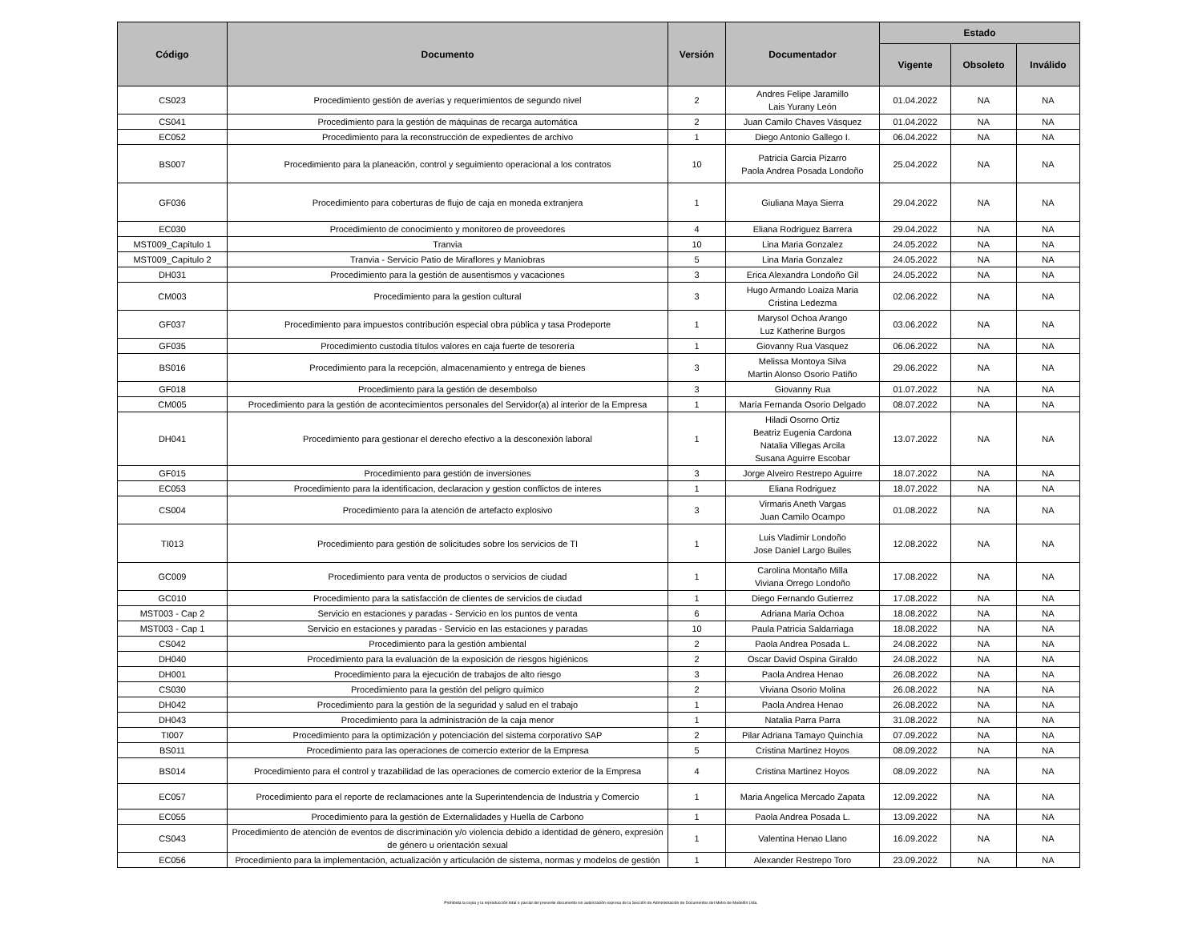| Código | Documento | Versión | Documentador | Estado | | |
| --- | --- | --- | --- | --- | --- | --- |
| | | | | Vigente | Obsoleto | Inválido |
| CS023 | Procedimiento gestión de averías y requerimientos de segundo nivel | 2 | Andres Felipe Jaramillo Lais Yurany León | 01.04.2022 | NA | NA |
| CS041 | Procedimiento para la gestión de máquinas de recarga automática | 2 | Juan Camilo Chaves Vásquez | 01.04.2022 | NA | NA |
| EC052 | Procedimiento para la reconstrucción de expedientes de archivo | 1 | Diego Antonio Gallego I. | 06.04.2022 | NA | NA |
| BS007 | Procedimiento para la planeación, control y seguimiento operacional a los contratos | 10 | Patricia Garcia Pizarro Paola Andrea Posada Londoño | 25.04.2022 | NA | NA |
| GF036 | Procedimiento para coberturas de flujo de caja en moneda extranjera | 1 | Giuliana Maya Sierra | 29.04.2022 | NA | NA |
| EC030 | Procedimiento de conocimiento y monitoreo de proveedores | 4 | Eliana Rodriguez Barrera | 29.04.2022 | NA | NA |
| MST009_Capitulo 1 | Tranvia | 10 | Lina Maria Gonzalez | 24.05.2022 | NA | NA |
| MST009_Capitulo 2 | Tranvia - Servicio Patio de Miraflores y Maniobras | 5 | Lina Maria Gonzalez | 24.05.2022 | NA | NA |
| DH031 | Procedimiento para la gestión de ausentismos y vacaciones | 3 | Erica Alexandra Londoño Gil | 24.05.2022 | NA | NA |
| CM003 | Procedimiento para la gestion cultural | 3 | Hugo Armando Loaiza Maria Cristina Ledezma | 02.06.2022 | NA | NA |
| GF037 | Procedimiento para impuestos contribución especial obra pública y tasa Prodeporte | 1 | Marysol Ochoa Arango Luz Katherine Burgos | 03.06.2022 | NA | NA |
| GF035 | Procedimiento custodia títulos valores en caja fuerte de tesorería | 1 | Giovanny Rua Vasquez | 06.06.2022 | NA | NA |
| BS016 | Procedimiento para la recepción, almacenamiento y entrega de bienes | 3 | Melissa Montoya Silva Martin Alonso Osorio Patiño | 29.06.2022 | NA | NA |
| GF018 | Procedimiento para la gestión de desembolso | 3 | Giovanny Rua | 01.07.2022 | NA | NA |
| CM005 | Procedimiento para la gestión de acontecimientos personales del Servidor(a) al interior de la Empresa | 1 | María Fernanda Osorio Delgado | 08.07.2022 | NA | NA |
| DH041 | Procedimiento para gestionar el derecho efectivo a la desconexión laboral | 1 | Hiladi Osorno Ortiz Beatriz Eugenia Cardona Natalia Villegas Arcila Susana Aguirre Escobar | 13.07.2022 | NA | NA |
| GF015 | Procedimiento para gestión de inversiones | 3 | Jorge Alveiro Restrepo Aguirre | 18.07.2022 | NA | NA |
| EC053 | Procedimiento para la identificacion, declaracion y gestion conflictos de interes | 1 | Eliana Rodriguez | 18.07.2022 | NA | NA |
| CS004 | Procedimiento para la atención de artefacto explosivo | 3 | Virmaris Aneth Vargas Juan Camilo Ocampo | 01.08.2022 | NA | NA |
| TI013 | Procedimiento para gestión de solicitudes sobre los servicios de TI | 1 | Luis Vladimir Londoño Jose Daniel Largo Builes | 12.08.2022 | NA | NA |
| GC009 | Procedimiento para venta de productos o servicios de ciudad | 1 | Carolina Montaño Milla Viviana Orrego Londoño | 17.08.2022 | NA | NA |
| GC010 | Procedimiento para la satisfacción de clientes de servicios de ciudad | 1 | Diego Fernando Gutierrez | 17.08.2022 | NA | NA |
| MST003 - Cap 2 | Servicio en estaciones y paradas - Servicio en los puntos de venta | 6 | Adriana Maria Ochoa | 18.08.2022 | NA | NA |
| MST003 - Cap 1 | Servicio en estaciones y paradas - Servicio en las estaciones y paradas | 10 | Paula Patricia Saldarriaga | 18.08.2022 | NA | NA |
| CS042 | Procedimiento para la gestión ambiental | 2 | Paola Andrea Posada L. | 24.08.2022 | NA | NA |
| DH040 | Procedimiento para la evaluación de la exposición de riesgos higiénicos | 2 | Oscar David Ospina Giraldo | 24.08.2022 | NA | NA |
| DH001 | Procedimiento para la ejecución de trabajos de alto riesgo | 3 | Paola Andrea Henao | 26.08.2022 | NA | NA |
| CS030 | Procedimiento para la gestión del peligro químico | 2 | Viviana Osorio Molina | 26.08.2022 | NA | NA |
| DH042 | Procedimiento para la gestión de la seguridad y salud en el trabajo | 1 | Paola Andrea Henao | 26.08.2022 | NA | NA |
| DH043 | Procedimiento para la administración de la caja menor | 1 | Natalia Parra Parra | 31.08.2022 | NA | NA |
| TI007 | Procedimiento para la optimización y potenciación del sistema corporativo SAP | 2 | Pilar Adriana Tamayo Quinchía | 07.09.2022 | NA | NA |
| BS011 | Procedimiento para las operaciones de comercio exterior de la Empresa | 5 | Cristina Martinez Hoyos | 08.09.2022 | NA | NA |
| BS014 | Procedimiento para el control y trazabilidad de las operaciones de comercio exterior de la Empresa | 4 | Cristina Martinez Hoyos | 08.09.2022 | NA | NA |
| EC057 | Procedimiento para el reporte de reclamaciones ante la Superintendencia de Industria y Comercio | 1 | Maria Angelica Mercado Zapata | 12.09.2022 | NA | NA |
| EC055 | Procedimiento para la gestión de Externalidades y Huella de Carbono | 1 | Paola Andrea Posada L. | 13.09.2022 | NA | NA |
| CS043 | Procedimiento de atención de eventos de discriminación y/o violencia debido a identidad de género, expresión de género u orientación sexual | 1 | Valentina Henao Llano | 16.09.2022 | NA | NA |
| EC056 | Procedimiento para la implementación, actualización y articulación de sistema, normas y modelos de gestión | 1 | Alexander Restrepo Toro | 23.09.2022 | NA | NA |
Prohibida la copia y la reproducción total o parcial del presente documento sin autorización expresa de la Sección de Administración de Documentos del Metro de Medellín Ltda.